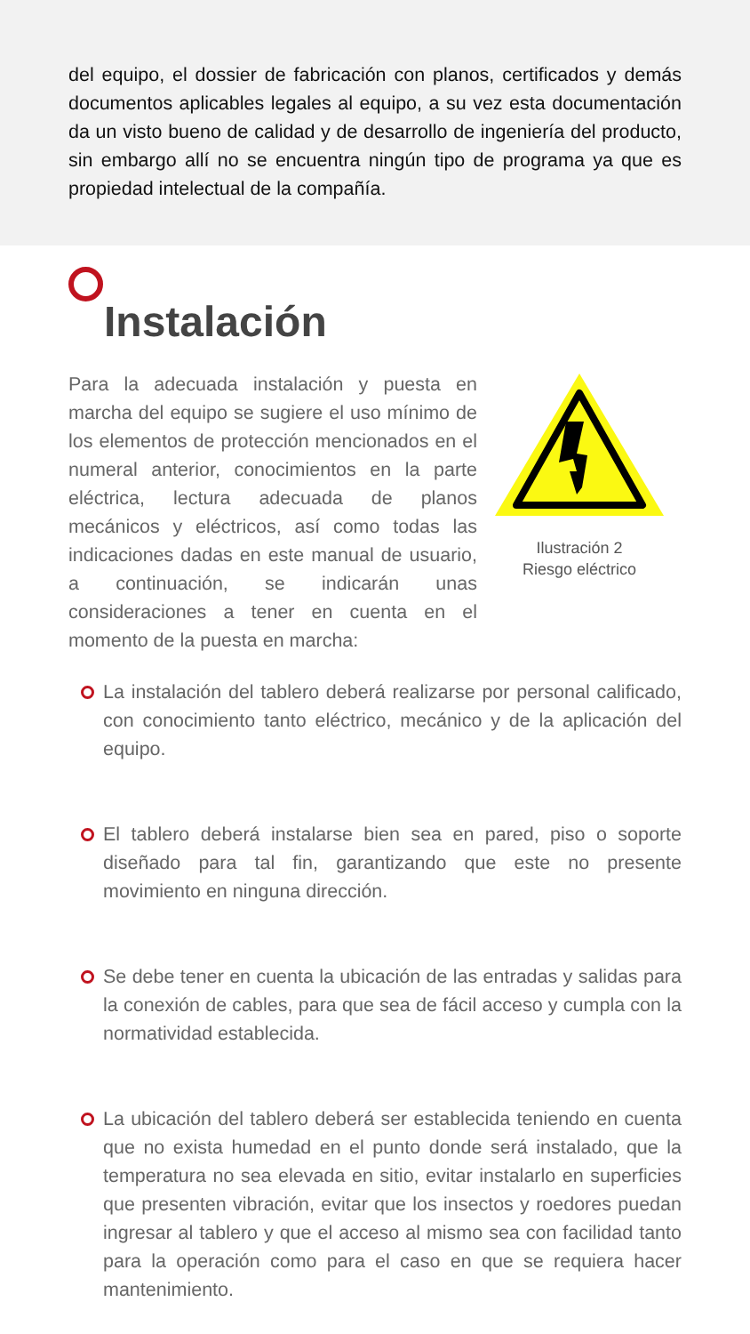del equipo, el dossier de fabricación con planos, certificados y demás documentos aplicables legales al equipo, a su vez esta documentación da un visto bueno de calidad y de desarrollo de ingeniería del producto, sin embargo allí no se encuentra ningún tipo de programa ya que es propiedad intelectual de la compañía.
Instalación
Para la adecuada instalación y puesta en marcha del equipo se sugiere el uso mínimo de los elementos de protección mencionados en el numeral anterior, conocimientos en la parte eléctrica, lectura adecuada de planos mecánicos y eléctricos, así como todas las indicaciones dadas en este manual de usuario, a continuación, se indicarán unas consideraciones a tener en cuenta en el momento de la puesta en marcha:
Ilustración 2
Riesgo eléctrico
La instalación del tablero deberá realizarse por personal calificado, con conocimiento tanto eléctrico, mecánico y de la aplicación del equipo.
El tablero deberá instalarse bien sea en pared, piso o soporte diseñado para tal fin, garantizando que este no presente movimiento en ninguna dirección.
Se debe tener en cuenta la ubicación de las entradas y salidas para la conexión de cables, para que sea de fácil acceso y cumpla con la normatividad establecida.
La ubicación del tablero deberá ser establecida teniendo en cuenta que no exista humedad en el punto donde será instalado, que la temperatura no sea elevada en sitio, evitar instalarlo en superficies que presenten vibración, evitar que los insectos y roedores puedan ingresar al tablero y que el acceso al mismo sea con facilidad tanto para la operación como para el caso en que se requiera hacer mantenimiento.